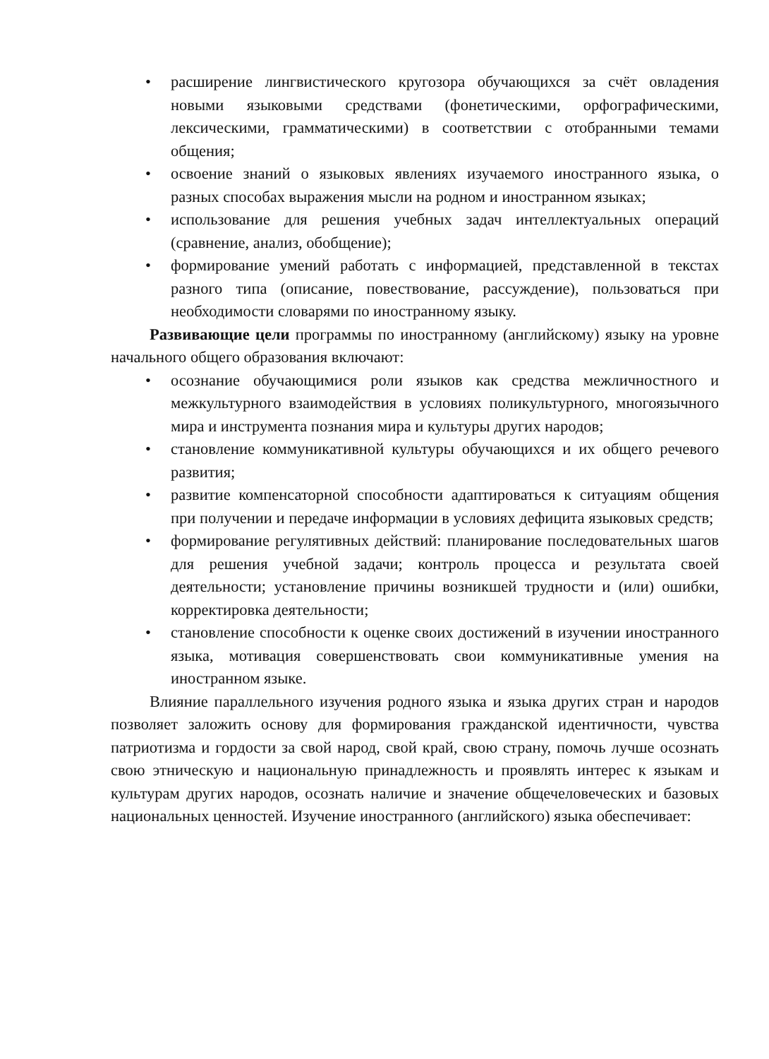• расширение лингвистического кругозора обучающихся за счёт овладения новыми языковыми средствами (фонетическими, орфографическими, лексическими, грамматическими) в соответствии с отобранными темами общения;
• освоение знаний о языковых явлениях изучаемого иностранного языка, о разных способах выражения мысли на родном и иностранном языках;
• использование для решения учебных задач интеллектуальных операций (сравнение, анализ, обобщение);
• формирование умений работать с информацией, представленной в текстах разного типа (описание, повествование, рассуждение), пользоваться при необходимости словарями по иностранному языку.
Развивающие цели программы по иностранному (английскому) языку на уровне начального общего образования включают:
• осознание обучающимися роли языков как средства межличностного и межкультурного взаимодействия в условиях поликультурного, многоязычного мира и инструмента познания мира и культуры других народов;
• становление коммуникативной культуры обучающихся и их общего речевого развития;
• развитие компенсаторной способности адаптироваться к ситуациям общения при получении и передаче информации в условиях дефицита языковых средств;
• формирование регулятивных действий: планирование последовательных шагов для решения учебной задачи; контроль процесса и результата своей деятельности; установление причины возникшей трудности и (или) ошибки, корректировка деятельности;
• становление способности к оценке своих достижений в изучении иностранного языка, мотивация совершенствовать свои коммуникативные умения на иностранном языке.
Влияние параллельного изучения родного языка и языка других стран и народов позволяет заложить основу для формирования гражданской идентичности, чувства патриотизма и гордости за свой народ, свой край, свою страну, помочь лучше осознать свою этническую и национальную принадлежность и проявлять интерес к языкам и культурам других народов, осознать наличие и значение общечеловеческих и базовых национальных ценностей. Изучение иностранного (английского) языка обеспечивает: